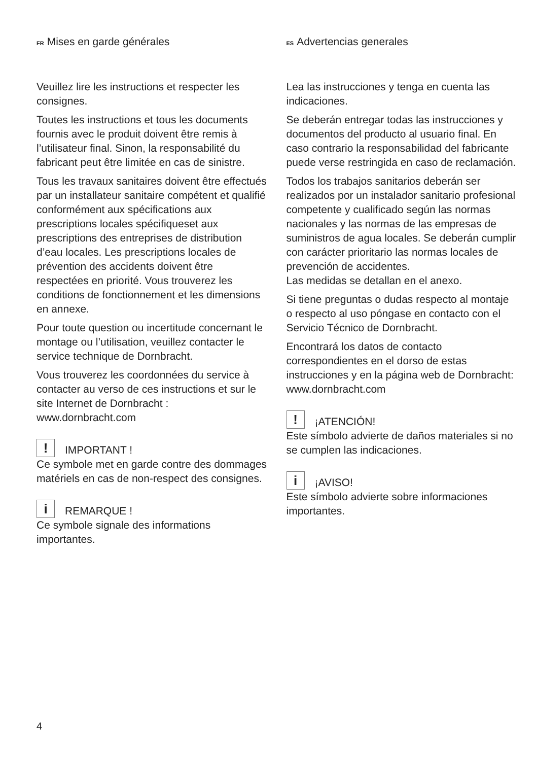FR Mises en garde générales
Veuillez lire les instructions et respecter les consignes.
Toutes les instructions et tous les documents fournis avec le produit doivent être remis à l’utilisateur final. Sinon, la responsabilité du fabricant peut être limitée en cas de sinistre.
Tous les travaux sanitaires doivent être effectués par un installateur sanitaire compétent et qualifié conformément aux spécifications aux prescriptions locales spécifiqueset aux prescriptions des entreprises de distribution d’eau locales. Les prescriptions locales de prévention des accidents doivent être respectées en priorité. Vous trouverez les conditions de fonctionnement et les dimensions en annexe.
Pour toute question ou incertitude concernant le montage ou l’utilisation, veuillez contacter le service technique de Dornbracht.
Vous trouverez les coordonnées du service à contacter au verso de ces instructions et sur le site Internet de Dornbracht : www.dornbracht.com
! IMPORTANT !
Ce symbole met en garde contre des dommages matériels en cas de non-respect des consignes.
i REMARQUE !
Ce symbole signale des informations importantes.
ES Advertencias generales
Lea las instrucciones y tenga en cuenta las indicaciones.
Se deberán entregar todas las instrucciones y documentos del producto al usuario final. En caso contrario la responsabilidad del fabricante puede verse restringida en caso de reclamación.
Todos los trabajos sanitarios deberán ser realizados por un instalador sanitario profesional competente y cualificado según las normas nacionales y las normas de las empresas de suministros de agua locales. Se deberán cumplir con carácter prioritario las normas locales de prevención de accidentes.
Las medidas se detallan en el anexo.
Si tiene preguntas o dudas respecto al montaje o respecto al uso póngase en contacto con el Servicio Técnico de Dornbracht.
Encontrará los datos de contacto correspondientes en el dorso de estas instrucciones y en la página web de Dornbracht: www.dornbracht.com
! ¡ATENCIÓN!
Este símbolo advierte de daños materiales si no se cumplen las indicaciones.
i ¡AVISO!
Este símbolo advierte sobre informaciones importantes.
4